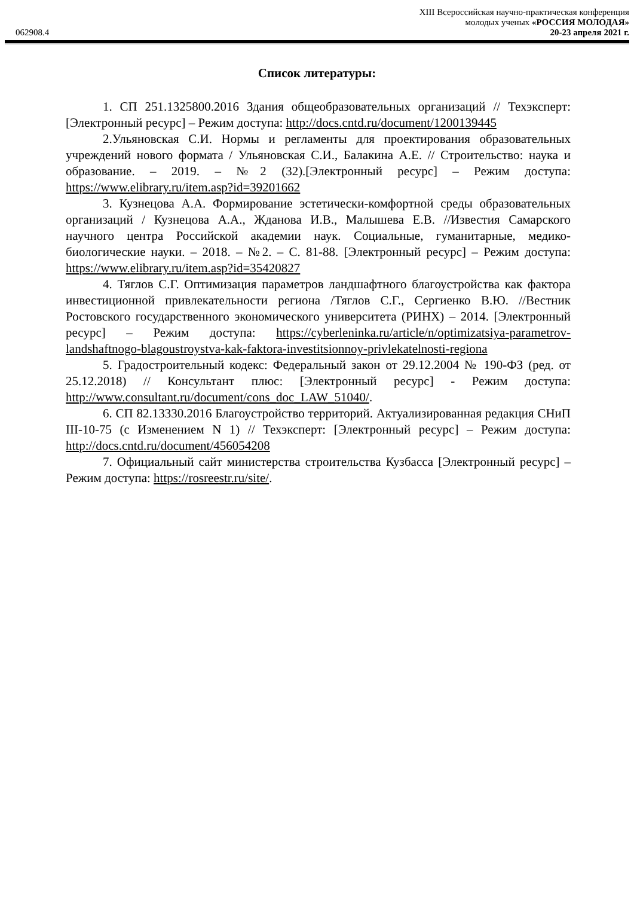XIII Всероссийская научно-практическая конференция
молодых ученых «РОССИЯ МОЛОДАЯ»
062908.4 20-23 апреля 2021 г.
Список литературы:
1. СП 251.1325800.2016 Здания общеобразовательных организаций // Техэксперт: [Электронный ресурс] – Режим доступа: http://docs.cntd.ru/document/1200139445
2.Ульяновская С.И. Нормы и регламенты для проектирования образовательных учреждений нового формата / Ульяновская С.И., Балакина А.Е. // Строительство: наука и образование. – 2019. – №2 (32).[Электронный ресурс] – Режим доступа: https://www.elibrary.ru/item.asp?id=39201662
3. Кузнецова А.А. Формирование эстетически-комфортной среды образовательных организаций / Кузнецова А.А., Жданова И.В., Малышева Е.В. //Известия Самарского научного центра Российской академии наук. Социальные, гуманитарные, медико-биологические науки. – 2018. – №2. – С. 81-88. [Электронный ресурс] – Режим доступа: https://www.elibrary.ru/item.asp?id=35420827
4. Тяглов С.Г. Оптимизация параметров ландшафтного благоустройства как фактора инвестиционной привлекательности региона /Тяглов С.Г., Сергиенко В.Ю. //Вестник Ростовского государственного экономического университета (РИНХ) – 2014. [Электронный ресурс] – Режим доступа: https://cyberleninka.ru/article/n/optimizatsiya-parametrov-landshaftnogo-blagoustroystva-kak-faktora-investitsionnoy-privlekatelnosti-regiona
5. Градостроительный кодекс: Федеральный закон от 29.12.2004 № 190-ФЗ (ред. от 25.12.2018) // Консультант плюс: [Электронный ресурс] - Режим доступа: http://www.consultant.ru/document/cons_doc_LAW_51040/.
6. СП 82.13330.2016 Благоустройство территорий. Актуализированная редакция СНиП III-10-75 (с Изменением N 1) // Техэксперт: [Электронный ресурс] – Режим доступа: http://docs.cntd.ru/document/456054208
7. Официальный сайт министерства строительства Кузбасса [Электронный ресурс] – Режим доступа: https://rosreestr.ru/site/.